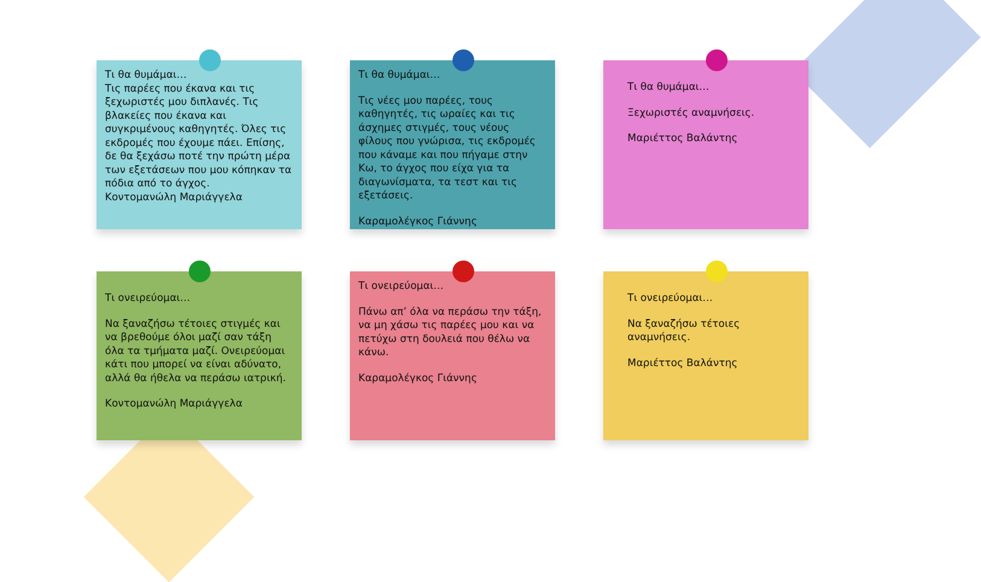Τι θα θυμάμαι…
Τις παρέες που έκανα και τις ξεχωριστές μου διπλανές. Τις βλακείες που έκανα και συγκριμένους καθηγητές. Όλες τις εκδρομές που έχουμε πάει. Επίσης, δε θα ξεχάσω ποτέ την πρώτη μέρα των εξετάσεων που μου κόπηκαν τα πόδια από το άγχος.
Κοντομανώλη Μαριάγγελα
Τι θα θυμάμαι…
Τις νέες μου παρέες, τους καθηγητές, τις ωραίες και τις άσχημες στιγμές, τους νέους φίλους που γνώρισα, τις εκδρομές που κάναμε και που πήγαμε στην Κω, το άγχος που είχα για τα διαγωνίσματα, τα τεστ και τις εξετάσεις.
Καραμολέγκος Γιάννης
Τι θα θυμάμαι…
Ξεχωριστές αναμνήσεις.
Μαριέττος Βαλάντης
Τι ονειρεύομαι…
Να ξαναζήσω τέτοιες στιγμές και να βρεθούμε όλοι μαζί σαν τάξη όλα τα τμήματα μαζί. Ονειρεύομαι κάτι που μπορεί να είναι αδύνατο, αλλά θα ήθελα να περάσω ιατρική.
Κοντομανώλη Μαριάγγελα
Τι ονειρεύομαι…
Πάνω απ’ όλα να περάσω την τάξη, να μη χάσω τις παρέες μου και να πετύχω στη δουλειά που θέλω να κάνω.
Καραμολέγκος Γιάννης
Τι ονειρεύομαι…
Να ξαναζήσω τέτοιες αναμνήσεις.
Μαριέττος Βαλάντης